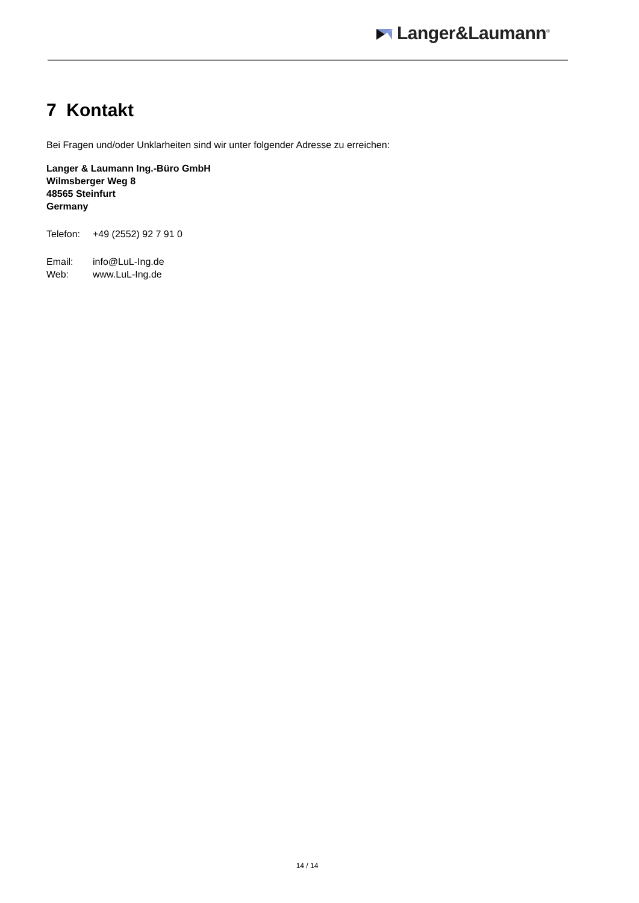Langer&Laumann<sup>®</sup>
7 Kontakt
Bei Fragen und/oder Unklarheiten sind wir unter folgender Adresse zu erreichen:
Langer & Laumann Ing.-Büro GmbH
Wilmsberger Weg 8
48565 Steinfurt
Germany
Telefon: +49 (2552) 92 7 91 0
Email: info@LuL-Ing.de
Web: www.LuL-Ing.de
14 / 14